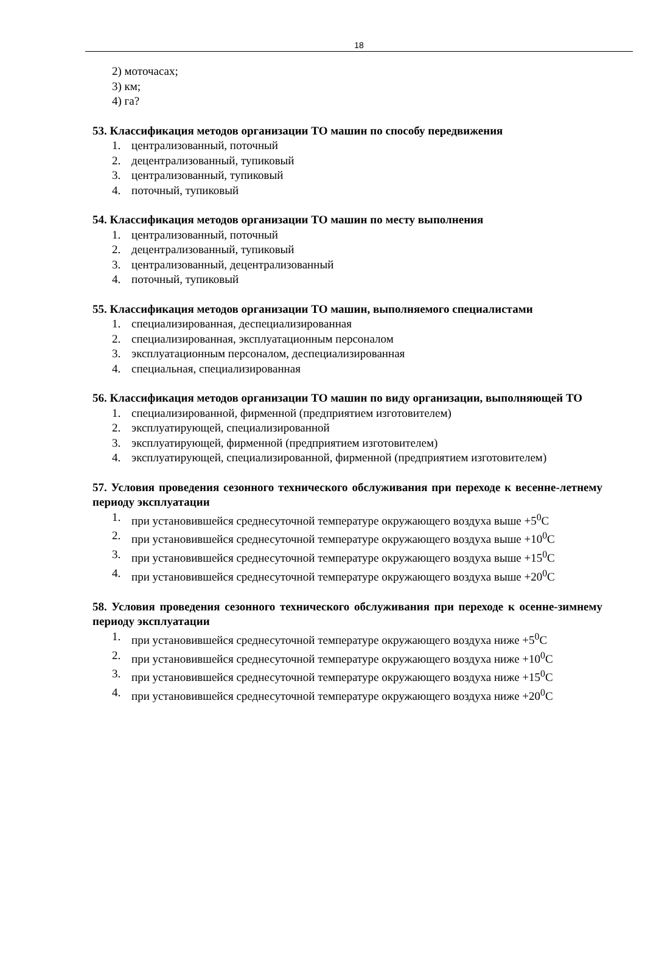18
2) моточасах;
3) км;
4) га?
53. Классификация методов организации ТО машин по способу передвижения
1. централизованный, поточный
2. децентрализованный, тупиковый
3. централизованный, тупиковый
4. поточный, тупиковый
54. Классификация методов организации ТО машин по месту выполнения
1. централизованный, поточный
2. децентрализованный, тупиковый
3. централизованный, децентрализованный
4. поточный, тупиковый
55. Классификация методов организации ТО машин, выполняемого специалистами
1. специализированная, деспециализированная
2. специализированная, эксплуатационным персоналом
3. эксплуатационным персоналом, деспециализированная
4. специальная, специализированная
56. Классификация методов организации ТО машин по виду организации, выполняющей ТО
1. специализированной, фирменной (предприятием изготовителем)
2. эксплуатирующей, специализированной
3. эксплуатирующей, фирменной (предприятием изготовителем)
4. эксплуатирующей, специализированной, фирменной (предприятием изготовителем)
57. Условия проведения сезонного технического обслуживания при переходе к весенне-летнему периоду эксплуатации
1. при установившейся среднесуточной температуре окружающего воздуха выше +5<sup>0</sup>С
2. при установившейся среднесуточной температуре окружающего воздуха выше +10<sup>0</sup>С
3. при установившейся среднесуточной температуре окружающего воздуха выше +15<sup>0</sup>С
4. при установившейся среднесуточной температуре окружающего воздуха выше +20<sup>0</sup>С
58. Условия проведения сезонного технического обслуживания при переходе к осенне-зимнему периоду эксплуатации
1. при установившейся среднесуточной температуре окружающего воздуха ниже +5<sup>0</sup>С
2. при установившейся среднесуточной температуре окружающего воздуха ниже +10<sup>0</sup>С
3. при установившейся среднесуточной температуре окружающего воздуха ниже +15<sup>0</sup>С
4. при установившейся среднесуточной температуре окружающего воздуха ниже +20<sup>0</sup>С